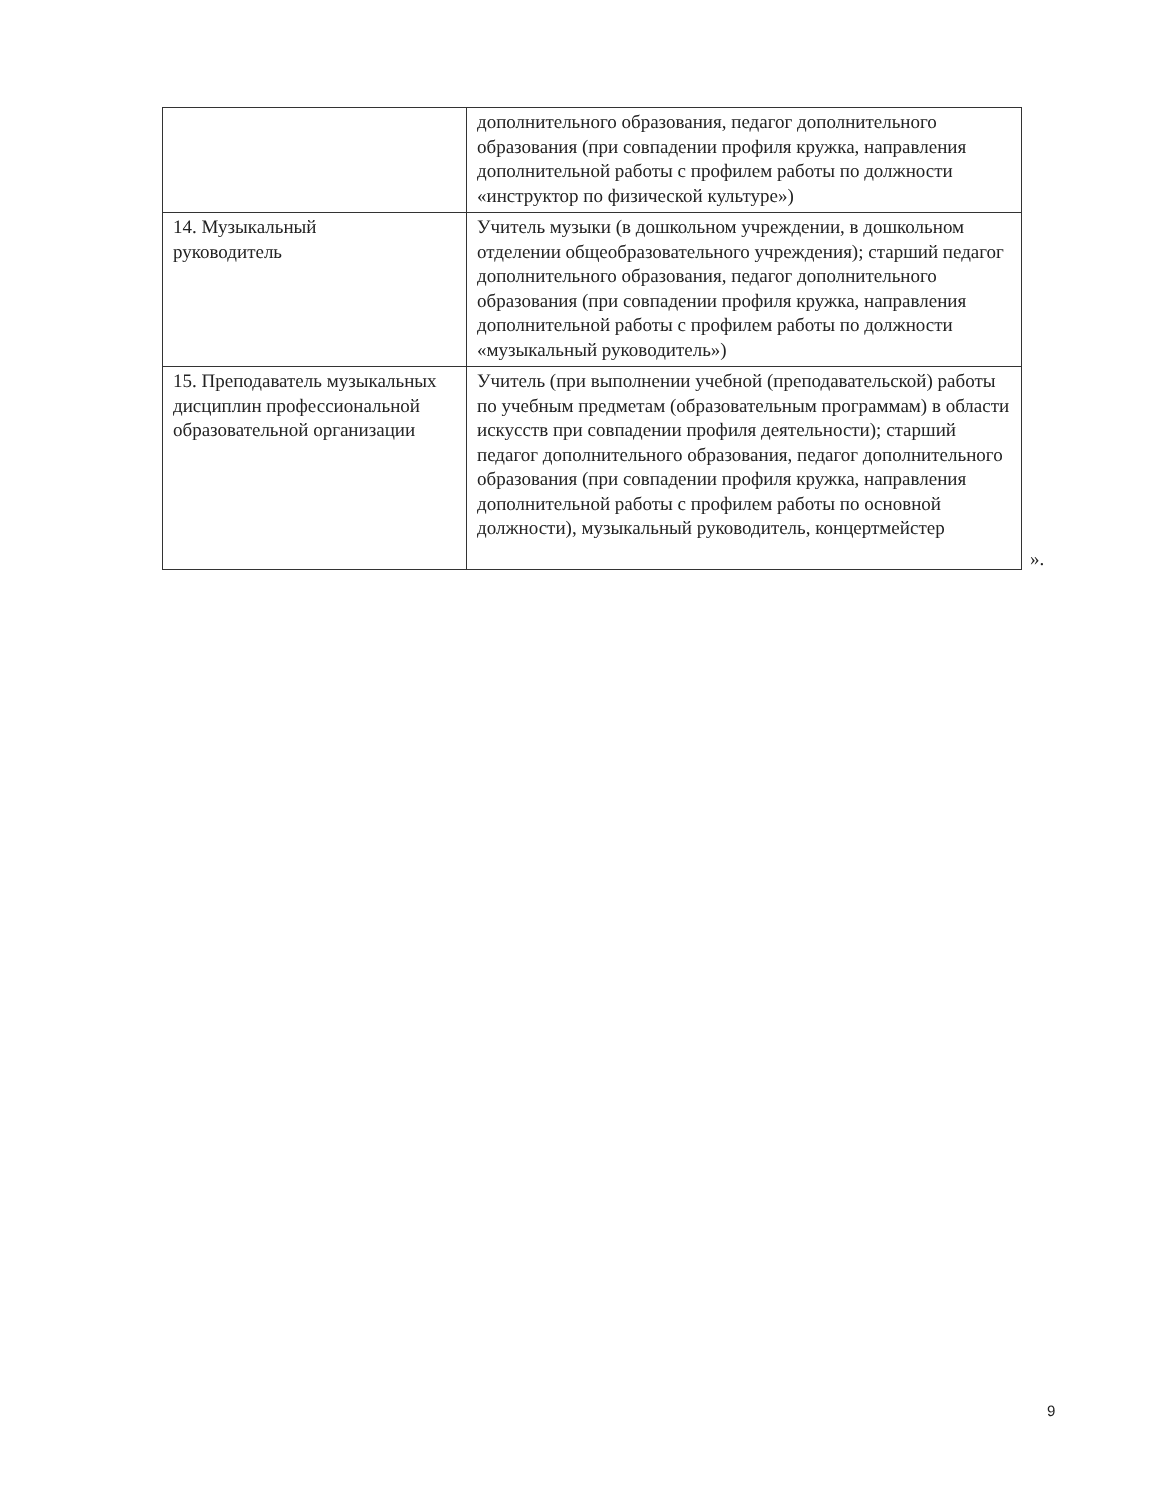| | дополнительного образования, педагог дополнительного образования (при совпадении профиля кружка, направления дополнительной работы с профилем работы по должности «инструктор по физической культуре») |
| 14. Музыкальный руководитель | Учитель музыки (в дошкольном учреждении, в дошкольном отделении общеобразовательного учреждения); старший педагог дополнительного образования, педагог дополнительного образования (при совпадении профиля кружка, направления дополнительной работы с профилем работы по должности «музыкальный руководитель») |
| 15. Преподаватель музыкальных дисциплин профессиональной образовательной организации | Учитель (при выполнении учебной (преподавательской) работы по учебным предметам (образовательным программам) в области искусств при совпадении профиля деятельности); старший педагог дополнительного образования, педагог дополнительного образования (при совпадении профиля кружка, направления дополнительной работы с профилем работы по основной должности), музыкальный руководитель, концертмейстер |
».
9